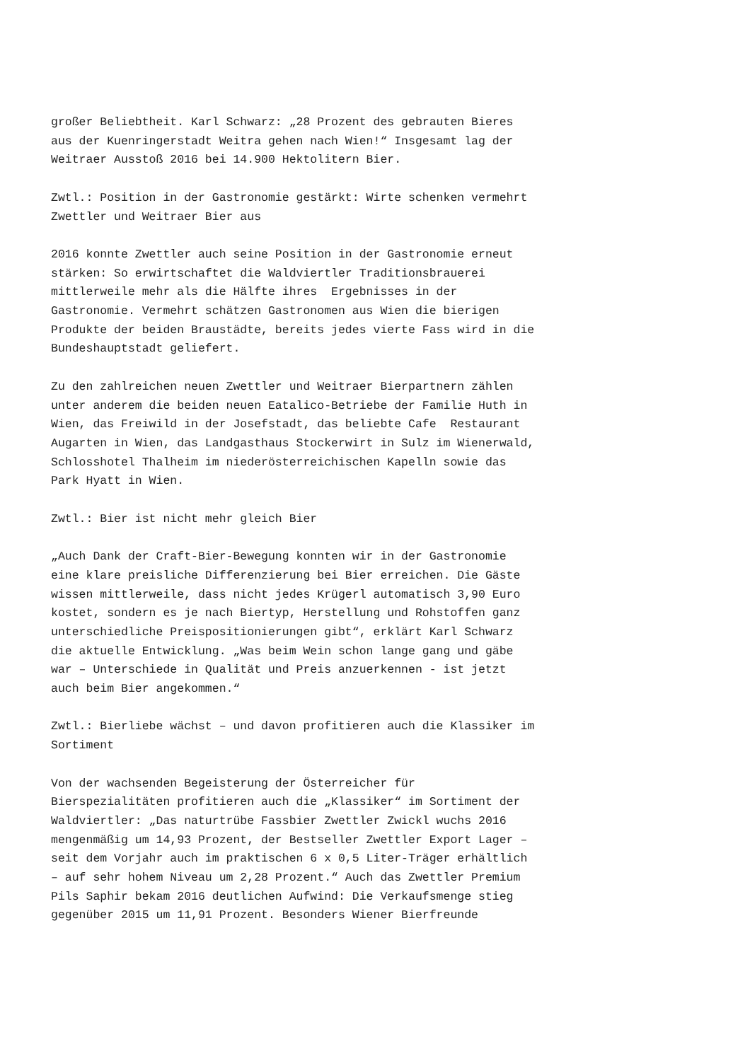großer Beliebtheit. Karl Schwarz: „28 Prozent des gebrauten Bieres aus der Kuenringerstadt Weitra gehen nach Wien!“ Insgesamt lag der Weitraer Ausstoß 2016 bei 14.900 Hektolitern Bier.
Zwtl.: Position in der Gastronomie gestärkt: Wirte schenken vermehrt Zwettler und Weitraer Bier aus
2016 konnte Zwettler auch seine Position in der Gastronomie erneut stärken: So erwirtschaftet die Waldviertler Traditionsbrauerei mittlerweile mehr als die Hälfte ihres Ergebnisses in der Gastronomie. Vermehrt schätzen Gastronomen aus Wien die bierigen Produkte der beiden Braustädte, bereits jedes vierte Fass wird in die Bundeshauptstadt geliefert.
Zu den zahlreichen neuen Zwettler und Weitraer Bierpartnern zählen unter anderem die beiden neuen Eatalico-Betriebe der Familie Huth in Wien, das Freiwild in der Josefstadt, das beliebte Cafe Restaurant Augarten in Wien, das Landgasthaus Stockerwirt in Sulz im Wienerwald, Schlosshotel Thalheim im niederösterreichischen Kapelln sowie das Park Hyatt in Wien.
Zwtl.: Bier ist nicht mehr gleich Bier
„Auch Dank der Craft-Bier-Bewegung konnten wir in der Gastronomie eine klare preisliche Differenzierung bei Bier erreichen. Die Gäste wissen mittlerweile, dass nicht jedes Krügerl automatisch 3,90 Euro kostet, sondern es je nach Biertyp, Herstellung und Rohstoffen ganz unterschiedliche Preispositionierungen gibt“, erklärt Karl Schwarz die aktuelle Entwicklung. „Was beim Wein schon lange gang und gäbe war – Unterschiede in Qualität und Preis anzuerkennen - ist jetzt auch beim Bier angekommen.“
Zwtl.: Bierliebe wächst – und davon profitieren auch die Klassiker im Sortiment
Von der wachsenden Begeisterung der Österreicher für Bierspezialitäten profitieren auch die „Klassiker“ im Sortiment der Waldviertler: „Das naturtrübe Fassbier Zwettler Zwickl wuchs 2016 mengenmäßig um 14,93 Prozent, der Bestseller Zwettler Export Lager – seit dem Vorjahr auch im praktischen 6 x 0,5 Liter-Träger erhältlich – auf sehr hohem Niveau um 2,28 Prozent.“ Auch das Zwettler Premium Pils Saphir bekam 2016 deutlichen Aufwind: Die Verkaufsmenge stieg gegenüber 2015 um 11,91 Prozent. Besonders Wiener Bierfreunde